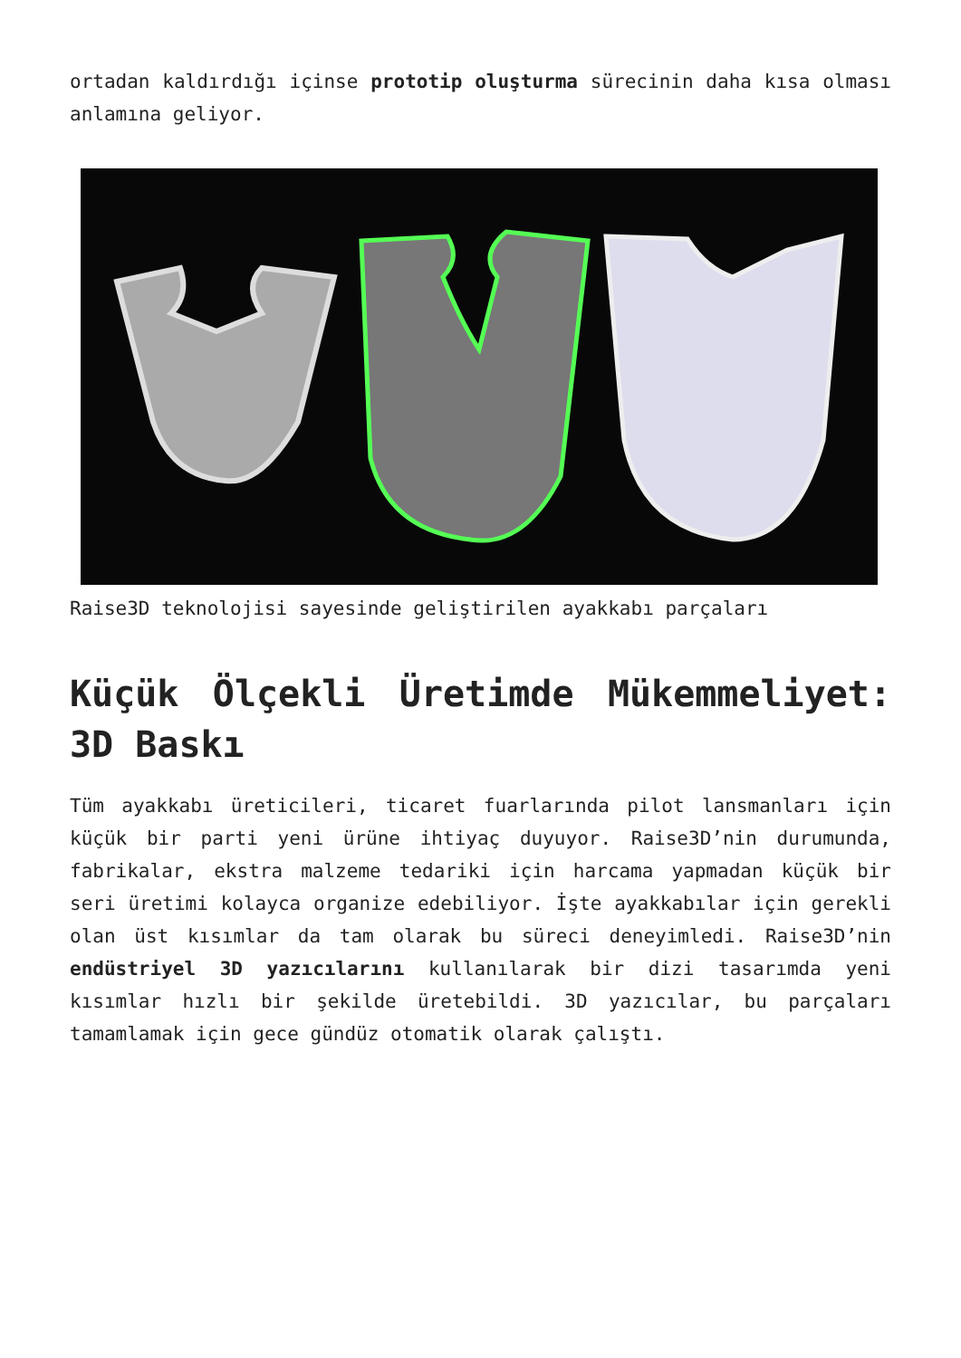ortadan kaldırdığı içinse prototip oluşturma sürecinin daha kısa olması anlamına geliyor.
Raise3D teknolojisi sayesinde geliştirilen ayakkabı parçaları
Küçük Ölçekli Üretimde Mükemmeliyet: 3D Baskı
Tüm ayakkabı üreticileri, ticaret fuarlarında pilot lansmanları için küçük bir parti yeni ürüne ihtiyaç duyuyor. Raise3D’nin durumunda, fabrikalar, ekstra malzeme tedariki için harcama yapmadan küçük bir seri üretimi kolayca organize edebiliyor. İşte ayakkabılar için gerekli olan üst kısımlar da tam olarak bu süreci deneyimledi. Raise3D’nin endüstriyel 3D yazıcılarını kullanılarak bir dizi tasarımda yeni kısımlar hızlı bir şekilde üretebildi. 3D yazıcılar, bu parçaları tamamlamak için gece gündüz otomatik olarak çalıştı.